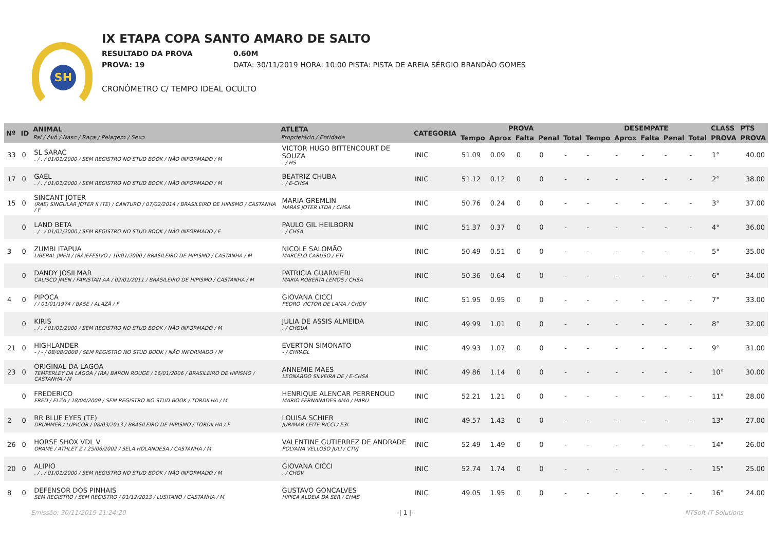SH
IX ETAPA COPA SANTO AMARO DE SALTO
RESULTADO DA PROVA 0.60M
PROVA: 19 DATA: 30/11/2019 HORA: 10:00 PISTA: PISTA DE AREIA SÉRGIO BRANDÃO GOMES
CRONÔMETRO C/ TEMPO IDEAL OCULTO
| Nº | ID | ANIMAL Pai / Avô / Nasc / Raça / Pelagem / Sexo | ATLETA Proprietário / Entidade | CATEGORIA | PROVA | | | | | DESEMPATE | | | | | CLASS | PTS |
| --- | --- | --- | --- | --- | --- | --- | --- | --- | --- | --- | --- | --- | --- | --- | --- | --- |
| | | | | | Tempo | Aprox | Falta | Penal | Total | Tempo | Aprox | Falta | Penal | Total | PROVA | PROVA |
| 33 | 0 | SL SARAC . / . / 01/01/2000 / SEM REGISTRO NO STUD BOOK / NÃO INFORMADO / M | VICTOR HUGO BITTENCOURT DE SOUZA . / HS | INIC | 51.09 | 0.09 | 0 | 0 | - | - | - | - | - | - | 1° | 40.00 |
| 17 | 0 | GAEL . / . / 01/01/2000 / SEM REGISTRO NO STUD BOOK / NÃO INFORMADO / M | BEATRIZ CHUBA . / E-CHSA | INIC | 51.12 | 0.12 | 0 | 0 | - | - | - | - | - | - | 2° | 38.00 |
| 15 | 0 | SINCANT JOTER (RAE) SINGULAR JOTER II (TE) / CANTURO / 07/02/2014 / BRASILEIRO DE HIPISMO / CASTANHA / F | MARIA GREMLIN HARAS JOTER LTDA / CHSA | INIC | 50.76 | 0.24 | 0 | 0 | - | - | - | - | - | - | 3° | 37.00 |
| | 0 | LAND BETA . / . / 01/01/2000 / SEM REGISTRO NO STUD BOOK / NÃO INFORMADO / F | PAULO GIL HEILBORN . / CHSA | INIC | 51.37 | 0.37 | 0 | 0 | - | - | - | - | - | - | 4° | 36.00 |
| 3 | 0 | ZUMBI ITAPUA LIBERAL JMEN / (RA)EFESIVO / 10/01/2000 / BRASILEIRO DE HIPISMO / CASTANHA / M | NICOLE SALOMÃO MARCELO CARUSO / ETI | INIC | 50.49 | 0.51 | 0 | 0 | - | - | - | - | - | - | 5° | 35.00 |
| | 0 | DANDY JOSILMAR CALISCO JMEN / FARISTAN AA / 02/01/2011 / BRASILEIRO DE HIPISMO / CASTANHA / M | PATRICIA GUARNIERI MARIA ROBERTA LEMOS / CHSA | INIC | 50.36 | 0.64 | 0 | 0 | - | - | - | - | - | - | 6° | 34.00 |
| 4 | 0 | PIPOCA / / 01/01/1974 / BASE / ALAZÃ / F | GIOVANA CICCI PEDRO VICTOR DE LAMA / CHGV | INIC | 51.95 | 0.95 | 0 | 0 | - | - | - | - | - | - | 7° | 33.00 |
| | 0 | KIRIS . / . / 01/01/2000 / SEM REGISTRO NO STUD BOOK / NÃO INFORMADO / M | JULIA DE ASSIS ALMEIDA . / CHGUA | INIC | 49.99 | 1.01 | 0 | 0 | - | - | - | - | - | - | 8° | 32.00 |
| 21 | 0 | HIGHLANDER - / - / 08/08/2008 / SEM REGISTRO NO STUD BOOK / NÃO INFORMADO / M | EVERTON SIMONATO - / CHPAGL | INIC | 49.93 | 1.07 | 0 | 0 | - | - | - | - | - | - | 9° | 31.00 |
| 23 | 0 | ORIGINAL DA LAGOA TEMPERLEY DA LAGOA / (RA) BARON ROUGE / 16/01/2006 / BRASILEIRO DE HIPISMO / CASTANHA / M | ANNEMIE MAES LEONARDO SILVEIRA DE / E-CHSA | INIC | 49.86 | 1.14 | 0 | 0 | - | - | - | - | - | - | 10° | 30.00 |
| | 0 | FREDERICO FRED / ELZA / 18/04/2009 / SEM REGISTRO NO STUD BOOK / TORDILHA / M | HENRIQUE ALENCAR PERRENOUD MARIO FERNANADES AMA / HARU | INIC | 52.21 | 1.21 | 0 | 0 | - | - | - | - | - | - | 11° | 28.00 |
| 2 | 0 | RR BLUE EYES (TE) DRUMMER / LUPICOR / 08/03/2013 / BRASILEIRO DE HIPISMO / TORDILHA / F | LOUISA SCHIER JURIMAR LEITE RICCI / E3I | INIC | 49.57 | 1.43 | 0 | 0 | - | - | - | - | - | - | 13° | 27.00 |
| 26 | 0 | HORSE SHOX VDL V ORAME / ATHLET Z / 25/06/2002 / SELA HOLANDESA / CASTANHA / M | VALENTINE GUTIERREZ DE ANDRADE POLYANA VELLOSO JULI / CTVJ | INIC | 52.49 | 1.49 | 0 | 0 | - | - | - | - | - | - | 14° | 26.00 |
| 20 | 0 | ALIPIO . / . / 01/01/2000 / SEM REGISTRO NO STUD BOOK / NÃO INFORMADO / M | GIOVANA CICCI . / CHGV | INIC | 52.74 | 1.74 | 0 | 0 | - | - | - | - | - | - | 15° | 25.00 |
| 8 | 0 | DEFENSOR DOS PINHAIS SEM REGISTRO / SEM REGISTRO / 01/12/2013 / LUSITANO / CASTANHA / M | GUSTAVO GONCALVES HIPICA ALDEIA DA SER / CHAS | INIC | 49.05 | 1.95 | 0 | 0 | - | - | - | - | - | - | 16° | 24.00 |
Emissão: 30/11/2019 21:24:20 -| 1 |- NTSoft IT Solutions